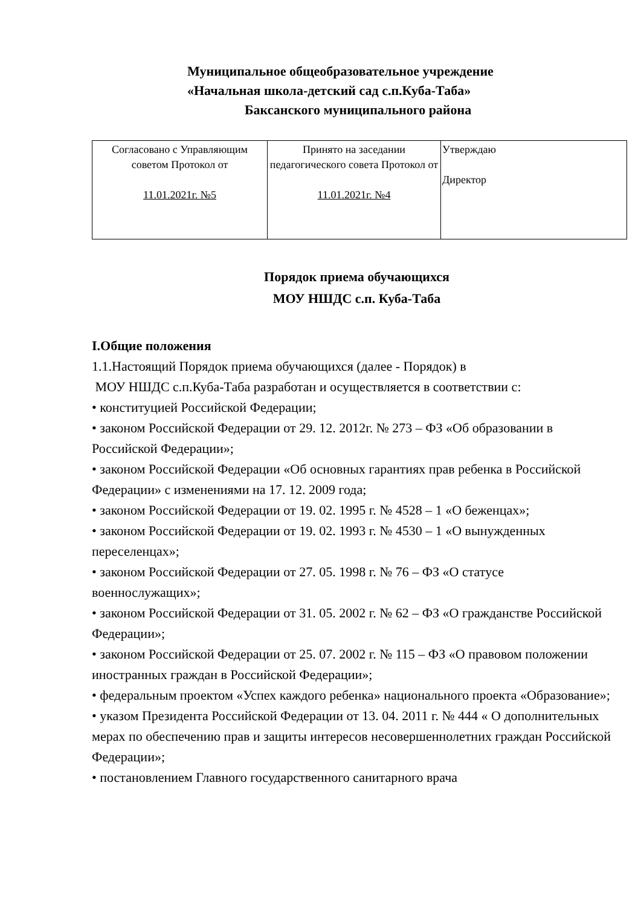Муниципальное общеобразовательное учреждение
«Начальная школа-детский сад с.п.Куба-Таба»
Баксанского муниципального района
| Согласовано с Управляющим советом Протокол от 11.01.2021г. №5 | Принято на заседании педагогического совета Протокол от 11.01.2021г. №4 | Утверждаю Директор |
Порядок приема обучающихся
МОУ НШДС с.п. Куба-Таба
I.Общие положения
1.1.Настоящий Порядок приема обучающихся (далее - Порядок) в
МОУ НШДС с.п.Куба-Таба разработан и осуществляется в соответствии с:
• конституцией Российской Федерации;
• законом Российской Федерации от 29. 12. 2012г. № 273 – ФЗ «Об образовании в Российской Федерации»;
• законом Российской Федерации «Об основных гарантиях прав ребенка в Российской Федерации» с изменениями на 17. 12. 2009 года;
• законом Российской Федерации от 19. 02. 1995 г. № 4528 – 1 «О беженцах»;
• законом Российской Федерации от 19. 02. 1993 г. № 4530 – 1 «О вынужденных переселенцах»;
• законом Российской Федерации от 27. 05. 1998 г. № 76 – ФЗ «О статусе военнослужащих»;
• законом Российской Федерации от 31. 05. 2002 г. № 62 – ФЗ «О гражданстве Российской Федерации»;
• законом Российской Федерации от 25. 07. 2002 г. № 115 – ФЗ «О правовом положении иностранных граждан в Российской Федерации»;
• федеральным проектом «Успех каждого ребенка» национального проекта «Образование»;
• указом Президента Российской Федерации от 13. 04. 2011 г. № 444 « О дополнительных мерах по обеспечению прав и защиты интересов несовершеннолетних граждан Российской Федерации»;
• постановлением Главного государственного санитарного врача